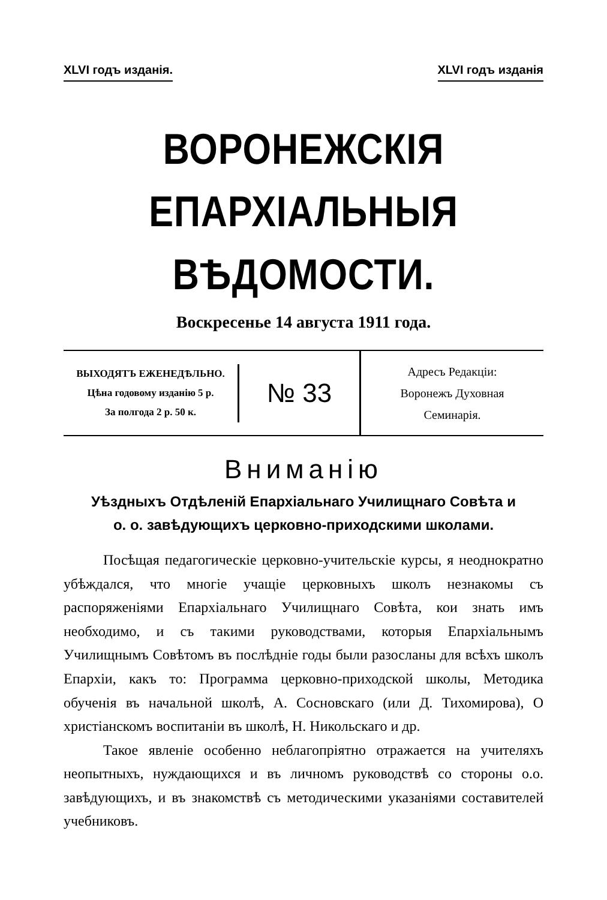XLVI годъ изданія. XLVI годъ изданія
ВОРОНЕЖСКІЯ
ЕПАРХІАЛЬНЫЯ ВѢДОМОСТИ.
Воскресенье 14 августа 1911 года.
ВЫХОДЯТЪ ЕЖЕНЕДѢЛЬНО.
Цѣна годовому изданію 5 р.
За полгода 2 р. 50 к.
№ 33
Адресъ Редакціи:
Воронежъ Духовная
Семинарія.
Вниманію
Уѣздныхъ Отдѣленій Епархіальнаго Училищнаго Совѣта и
о. о. завѣдующихъ церковно-приходскими школами.
Посѣщая педагогическіе церковно-учительскіе курсы, я неоднократно убѣждался, что многіе учащіе церковныхъ школъ незнакомы съ распоряженіями Епархіальнаго Училищнаго Совѣта, кои знать имъ необходимо, и съ такими руководствами, которыя Епархіальнымъ Училищнымъ Совѣтомъ въ послѣдніе годы были разосланы для всѣхъ школъ Епархіи, какъ то: Программа церковно-приходской школы, Методика обученія въ начальной школѣ, А. Сосновскаго (или Д. Тихомирова), О христіанскомъ воспитаніи въ школѣ, Н. Никольскаго и др.
Такое явленіе особенно неблагопріятно отражается на учителяхъ неопытныхъ, нуждающихся и въ личномъ руководствѣ со стороны о.о. завѣдующихъ, и въ знакомствѣ съ методическими указаніями составителей учебниковъ.